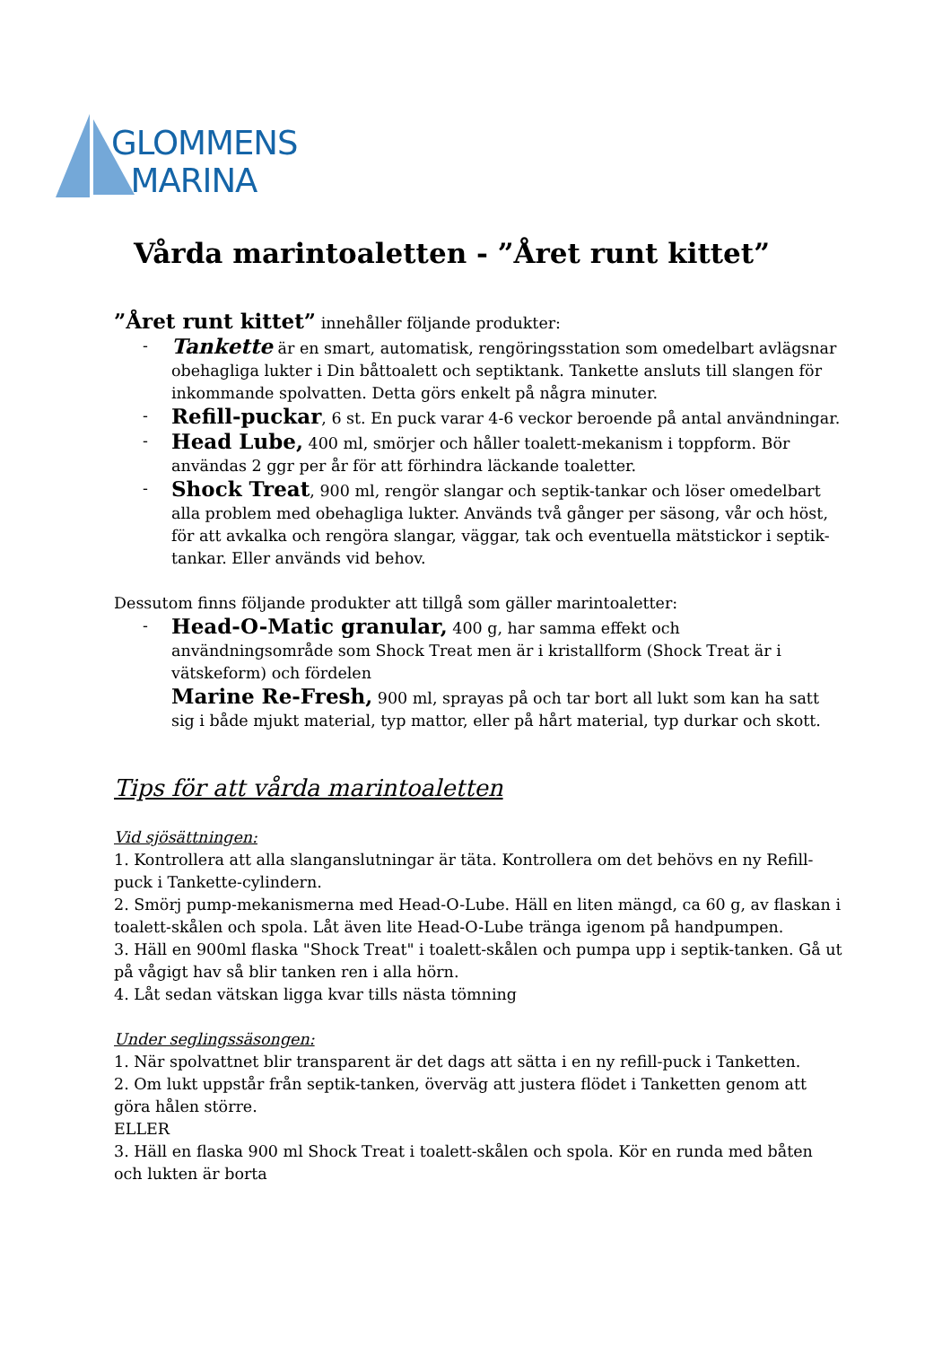GLOMMENS
MARINA
Vårda marintoaletten - ”Året runt kittet”
”Året runt kittet” innehåller följande produkter:
- Tankette är en smart, automatisk, rengöringsstation som omedelbart avlägsnar obehagliga lukter i Din båttoalett och septiktank. Tankette ansluts till slangen för inkommande spolvatten. Detta görs enkelt på några minuter.
- Refill-puckar, 6 st. En puck varar 4-6 veckor beroende på antal användningar.
- Head Lube, 400 ml, smörjer och håller toalett-mekanism i toppform. Bör användas 2 ggr per år för att förhindra läckande toaletter.
- Shock Treat, 900 ml, rengör slangar och septik-tankar och löser omedelbart alla problem med obehagliga lukter. Används två gånger per säsong, vår och höst, för att avkalka och rengöra slangar, väggar, tak och eventuella mätstickor i septik-tankar. Eller används vid behov.
Dessutom finns följande produkter att tillgå som gäller marintoaletter:
- Head-O-Matic granular, 400 g, har samma effekt och användningsområde som Shock Treat men är i kristallform (Shock Treat är i vätskeform) och fördelen
Marine Re-Fresh, 900 ml, sprayas på och tar bort all lukt som kan ha satt sig i både mjukt material, typ mattor, eller på hårt material, typ durkar och skott.
Tips för att vårda marintoaletten
Vid sjösättningen:
1. Kontrollera att alla slanganslutningar är täta. Kontrollera om det behövs en ny Refill-puck i Tankette-cylindern.
2. Smörj pump-mekanismerna med Head-O-Lube. Häll en liten mängd, ca 60 g, av flaskan i toalett-skålen och spola. Låt även lite Head-O-Lube tränga igenom på handpumpen.
3. Häll en 900ml flaska "Shock Treat" i toalett-skålen och pumpa upp i septik-tanken. Gå ut på vågigt hav så blir tanken ren i alla hörn.
4. Låt sedan vätskan ligga kvar tills nästa tömning
Under seglingssäsongen:
1. När spolvattnet blir transparent är det dags att sätta i en ny refill-puck i Tanketten.
2. Om lukt uppstår från septik-tanken, överväg att justera flödet i Tanketten genom att göra hålen större.
ELLER
3. Häll en flaska 900 ml Shock Treat i toalett-skålen och spola. Kör en runda med båten och lukten är borta